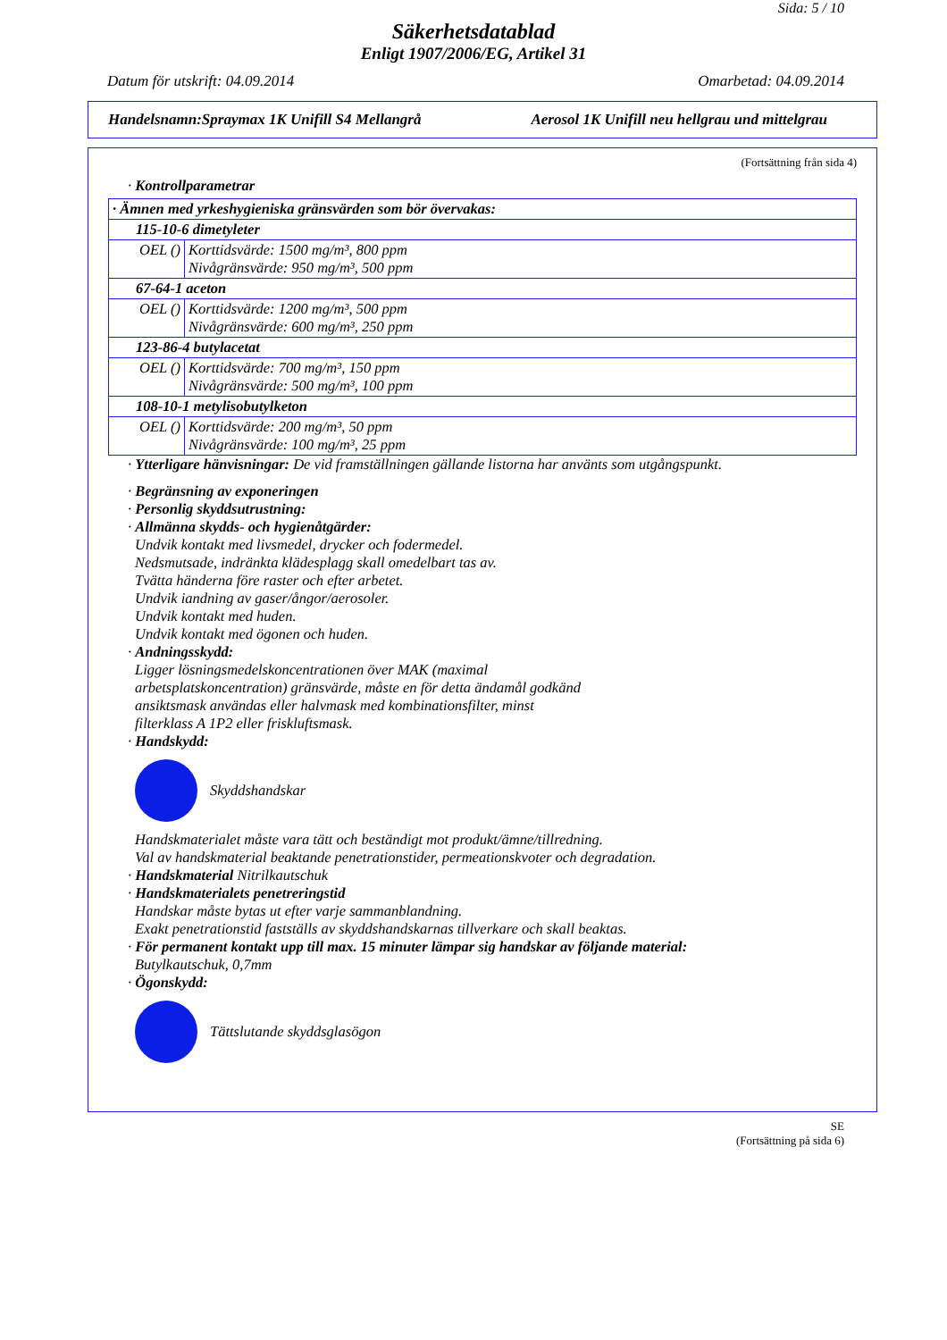Sida: 5 / 10
Säkerhetsdatablad
Enligt 1907/2006/EG, Artikel 31
Datum för utskrift: 04.09.2014 Omarbetad: 04.09.2014
Handelsnamn:Spraymax 1K Unifill S4 Mellangrå Aerosol 1K Unifill neu hellgrau und mittelgrau
(Fortsättning från sida 4)
· Kontrollparametrar
| · Ämnen med yrkeshygieniska gränsvärden som bör övervakas: | |
| 115-10-6 dimetyleter | |
| OEL () | Korttidsvärde: 1500 mg/m³, 800 ppm Nivågränsvärde: 950 mg/m³, 500 ppm |
| 67-64-1 aceton | |
| OEL () | Korttidsvärde: 1200 mg/m³, 500 ppm Nivågränsvärde: 600 mg/m³, 250 ppm |
| 123-86-4 butylacetat | |
| OEL () | Korttidsvärde: 700 mg/m³, 150 ppm Nivågränsvärde: 500 mg/m³, 100 ppm |
| 108-10-1 metylisobutylketon | |
| OEL () | Korttidsvärde: 200 mg/m³, 50 ppm Nivågränsvärde: 100 mg/m³, 25 ppm |
· Ytterligare hänvisningar: De vid framställningen gällande listorna har använts som utgångspunkt.
· Begränsning av exponeringen
· Personlig skyddsutrustning:
· Allmänna skydds- och hygienåtgärder:
Undvik kontakt med livsmedel, drycker och fodermedel.
Nedsmutsade, indränkta klädesplagg skall omedelbart tas av.
Tvätta händerna före raster och efter arbetet.
Undvik iandning av gaser/ångor/aerosoler.
Undvik kontakt med huden.
Undvik kontakt med ögonen och huden.
· Andningsskydd:
Ligger lösningsmedelskoncentrationen över MAK (maximal
arbetsplatskoncentration) gränsvärde, måste en för detta ändamål godkänd
ansiktsmask användas eller halvmask med kombinationsfilter, minst
filterklass A 1P2 eller friskluftsmask.
· Handskydd:
Skyddshandskar
Handskmaterialet måste vara tätt och beständigt mot produkt/ämne/tillredning.
Val av handskmaterial beaktande penetrationstider, permeationskvoter och degradation.
· Handskmaterial Nitrilkautschuk
· Handskmaterialets penetreringstid
Handskar måste bytas ut efter varje sammanblandning.
Exakt penetrationstid fastställs av skyddshandskarnas tillverkare och skall beaktas.
· För permanent kontakt upp till max. 15 minuter lämpar sig handskar av följande material:
Butylkautschuk, 0,7mm
· Ögonskydd:
Tättslutande skyddsglasögon
SE
(Fortsättning på sida 6)